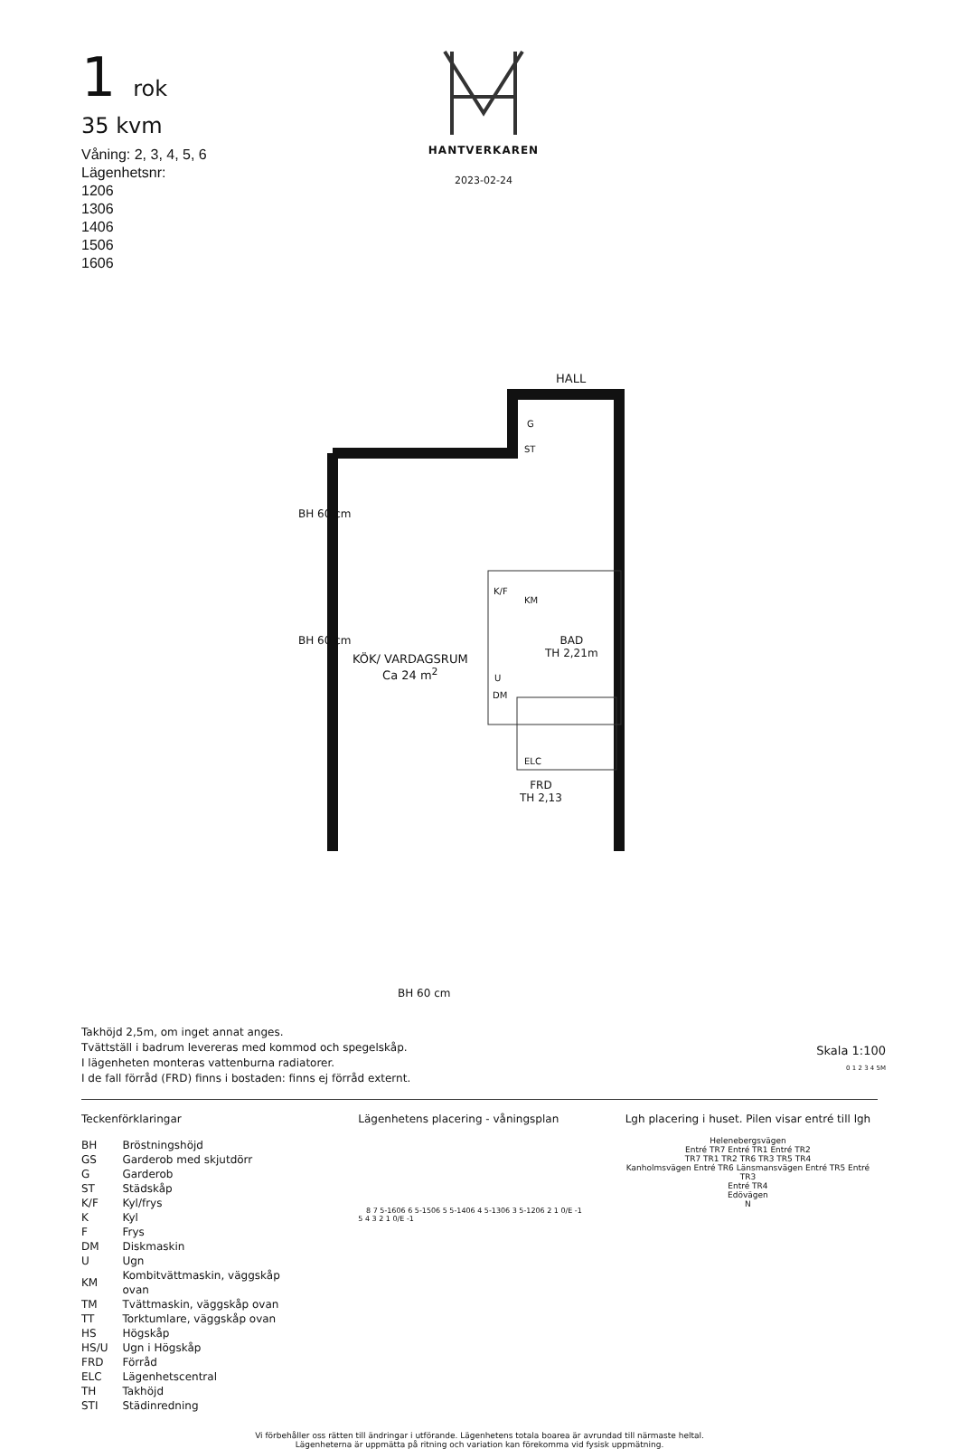1 rok
35 kvm
Våning: 2, 3, 4, 5, 6
Lägenhetsnr:
1206
1306
1406
1506
1606
HANTVERKAREN
2023-02-24
KÖK/ VARDAGSRUM
Ca 24 m<sup>2</sup>
HALL
G
ST
K/F
KM
BAD
TH 2,21m
U
DM
ELC
FRD
TH 2,13
BH 60 cm
BH 60 cm
BH 60 cm
Takhöjd 2,5m, om inget annat anges.
Tvättställ i badrum levereras med kommod och spegelskåp.
I lägenheten monteras vattenburna radiatorer.
I de fall förråd (FRD) finns i bostaden: finns ej förråd externt.
Skala 1:100
0 1 2 3 4 5M
Teckenförklaringar
| BH | Bröstningshöjd |
| GS | Garderob med skjutdörr |
| G | Garderob |
| ST | Städskåp |
| K/F | Kyl/frys |
| K | Kyl |
| F | Frys |
| DM | Diskmaskin |
| U | Ugn |
| KM | Kombitvättmaskin, väggskåp ovan |
| TM | Tvättmaskin, väggskåp ovan |
| TT | Torktumlare, väggskåp ovan |
| HS | Högskåp |
| HS/U | Ugn i Högskåp |
| FRD | Förråd |
| ELC | Lägenhetscentral |
| TH | Takhöjd |
| STI | Städinredning |
Lägenhetens placering - våningsplan
8 7 5-1606 6 5-1506 5 5-1406 4 5-1306 3 5-1206 2 1 0/E -1
5 4 3 2 1 0/E -1
Lgh placering i huset. Pilen visar entré till lgh
Helenebergsvägen
Entré TR7 Entré TR1 Entré TR2
TR7 TR1 TR2 TR6 TR3 TR5 TR4
Kanholmsvägen Entré TR6 Länsmansvägen Entré TR5 Entré TR3
Entré TR4
Edövägen
N
Vi förbehåller oss rätten till ändringar i utförande. Lägenhetens totala boarea är avrundad till närmaste heltal.
Lägenheterna är uppmätta på ritning och variation kan förekomma vid fysisk uppmätning.